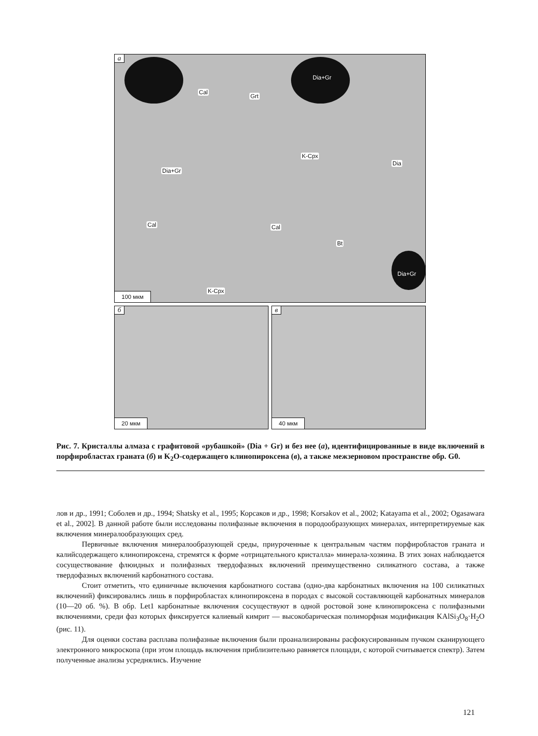а
Dia+Gr
Cal
Grt
K-Cpx
Dia
Dia+Gr
Cal Cal
Bt
Dia+Gr
K-Cpx
100 мкм
б
20 мкм
в
40 мкм
Рис. 7. Кристаллы алмаза с графитовой «рубашкой» (Dia + Gr) и без нее (а), идентифицированные в виде включений в порфиробластах граната (б) и K<sub>2</sub>O-содержащего клинопироксена (в), а также межзерновом пространстве обр. G0.
лов и др., 1991; Соболев и др., 1994; Shatsky et al., 1995; Корсаков и др., 1998; Korsakov et al., 2002; Katayama et al., 2002; Ogasawara et al., 2002]. В данной работе были исследованы полифазные включения в породообразующих минералах, интерпретируемые как включения минералообразующих сред.
Первичные включения минералообразующей среды, приуроченные к центральным частям порфиробластов граната и калийсодержащего клинопироксена, стремятся к форме «отрицательного кристалла» минерала-хозяина. В этих зонах наблюдается сосуществование флюидных и полифазных твердофазных включений преимущественно силикатного состава, а также твердофазных включений карбонатного состава.
Стоит отметить, что единичные включения карбонатного состава (одно-два карбонатных включения на 100 силикатных включений) фиксировались лишь в порфиробластах клинопироксена в породах с высокой составляющей карбонатных минералов (10—20 об. %). В обр. Let1 карбонатные включения сосуществуют в одной ростовой зоне клинопироксена с полифазными включениями, среди фаз которых фиксируется калиевый кимрит — высокобарическая полиморфная модификация KAlSi<sub>3</sub>O<sub>8</sub>·H<sub>2</sub>O (рис. 11).
Для оценки состава расплава полифазные включения были проанализированы расфокусированным пучком сканирующего электронного микроскопа (при этом площадь включения приблизительно равняется площади, с которой считывается спектр). Затем полученные анализы усреднялись. Изучение
121